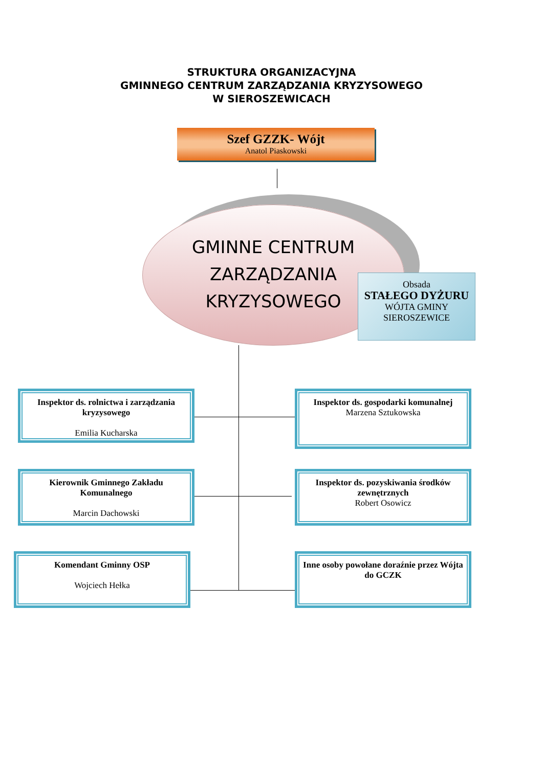STRUKTURA ORGANIZACYJNA
GMINNEGO CENTRUM ZARZĄDZANIA KRYZYSOWEGO
W SIEROSZEWICACH
Szef GZZK- Wójt
Anatol Piaskowski
GMINNE CENTRUM
ZARZĄDZANIA
KRYZYSOWEGO
Obsada
STAŁEGO DYŻURU
WÓJTA GMINY
SIEROSZEWICE
Inspektor ds. rolnictwa i zarządzania kryzysowego
Emilia Kucharska
Inspektor ds. gospodarki komunalnej
Marzena Sztukowska
Kierownik Gminnego Zakładu Komunalnego
Marcin Dachowski
Inspektor ds. pozyskiwania środków zewnętrznych
Robert Osowicz
Komendant Gminny OSP
Wojciech Hełka
Inne osoby powołane doraźnie przez Wójta
do GCZK